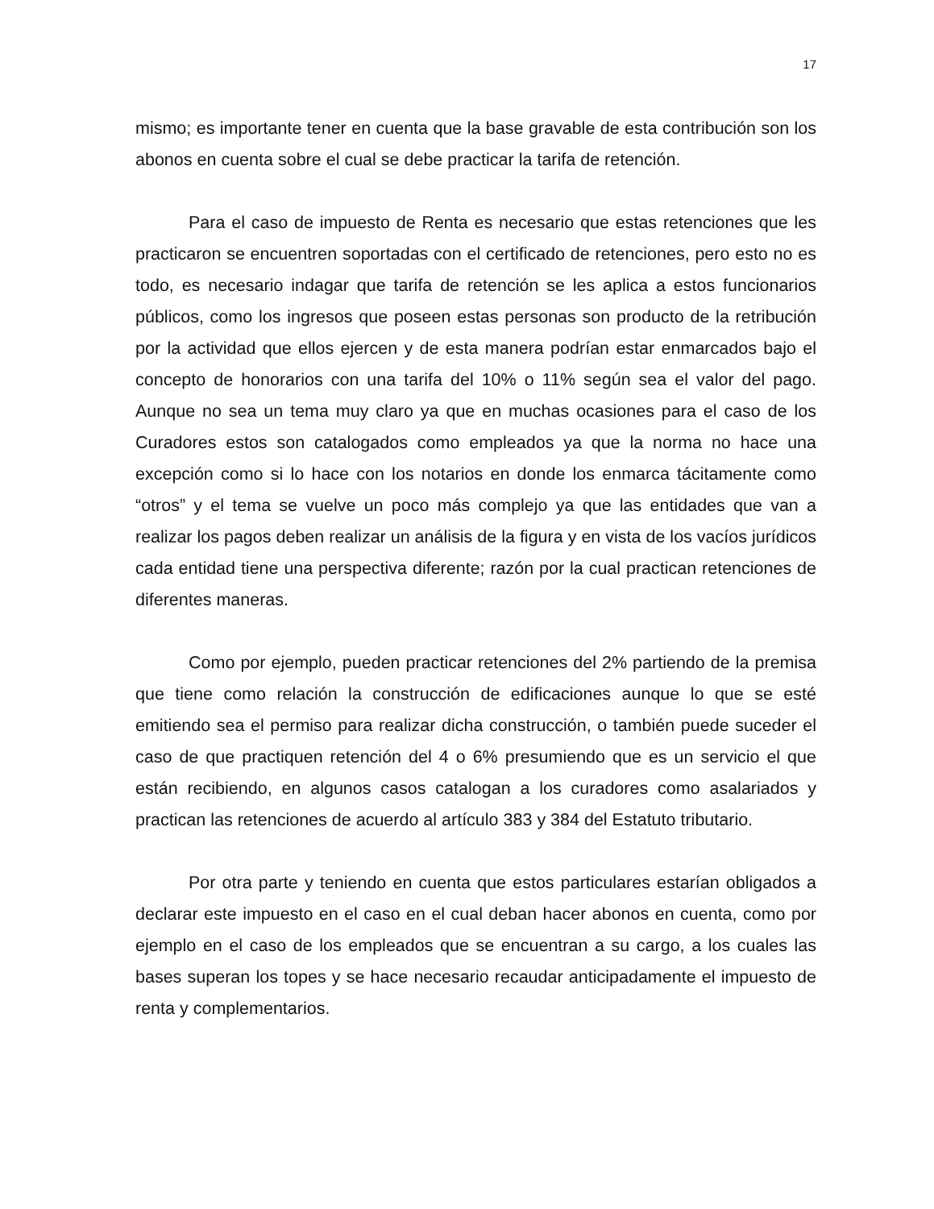17
mismo; es importante tener en cuenta que la base gravable de esta contribución son los abonos en cuenta sobre el cual se debe practicar la tarifa de retención.
Para el caso de impuesto de Renta es necesario que estas retenciones que les practicaron se encuentren soportadas con el certificado de retenciones, pero esto no es todo, es necesario indagar que tarifa de retención se les aplica a estos funcionarios públicos, como los ingresos que poseen estas personas son producto de la retribución por la actividad que ellos ejercen y de esta manera podrían estar enmarcados bajo el concepto de honorarios con una tarifa del 10% o 11% según sea el valor del pago. Aunque no sea un tema muy claro ya que en muchas ocasiones para el caso de los Curadores estos son catalogados como empleados ya que la norma no hace una excepción como si lo hace con los notarios en donde los enmarca tácitamente como “otros” y el tema se vuelve un poco más complejo ya que las entidades que van a realizar los pagos deben realizar un análisis de la figura y en vista de los vacíos jurídicos cada entidad tiene una perspectiva diferente; razón por la cual practican retenciones de diferentes maneras.
Como por ejemplo, pueden practicar retenciones del 2% partiendo de la premisa que tiene como relación la construcción de edificaciones aunque lo que se esté emitiendo sea el permiso para realizar dicha construcción, o también puede suceder el caso de que practiquen retención del 4 o 6% presumiendo que es un servicio el que están recibiendo, en algunos casos catalogan a los curadores como asalariados y practican las retenciones de acuerdo al artículo 383 y 384 del Estatuto tributario.
Por otra parte y teniendo en cuenta que estos particulares estarían obligados a declarar este impuesto en el caso en el cual deban hacer abonos en cuenta, como por ejemplo en el caso de los empleados que se encuentran a su cargo, a los cuales las bases superan los topes y se hace necesario recaudar anticipadamente el impuesto de renta y complementarios.